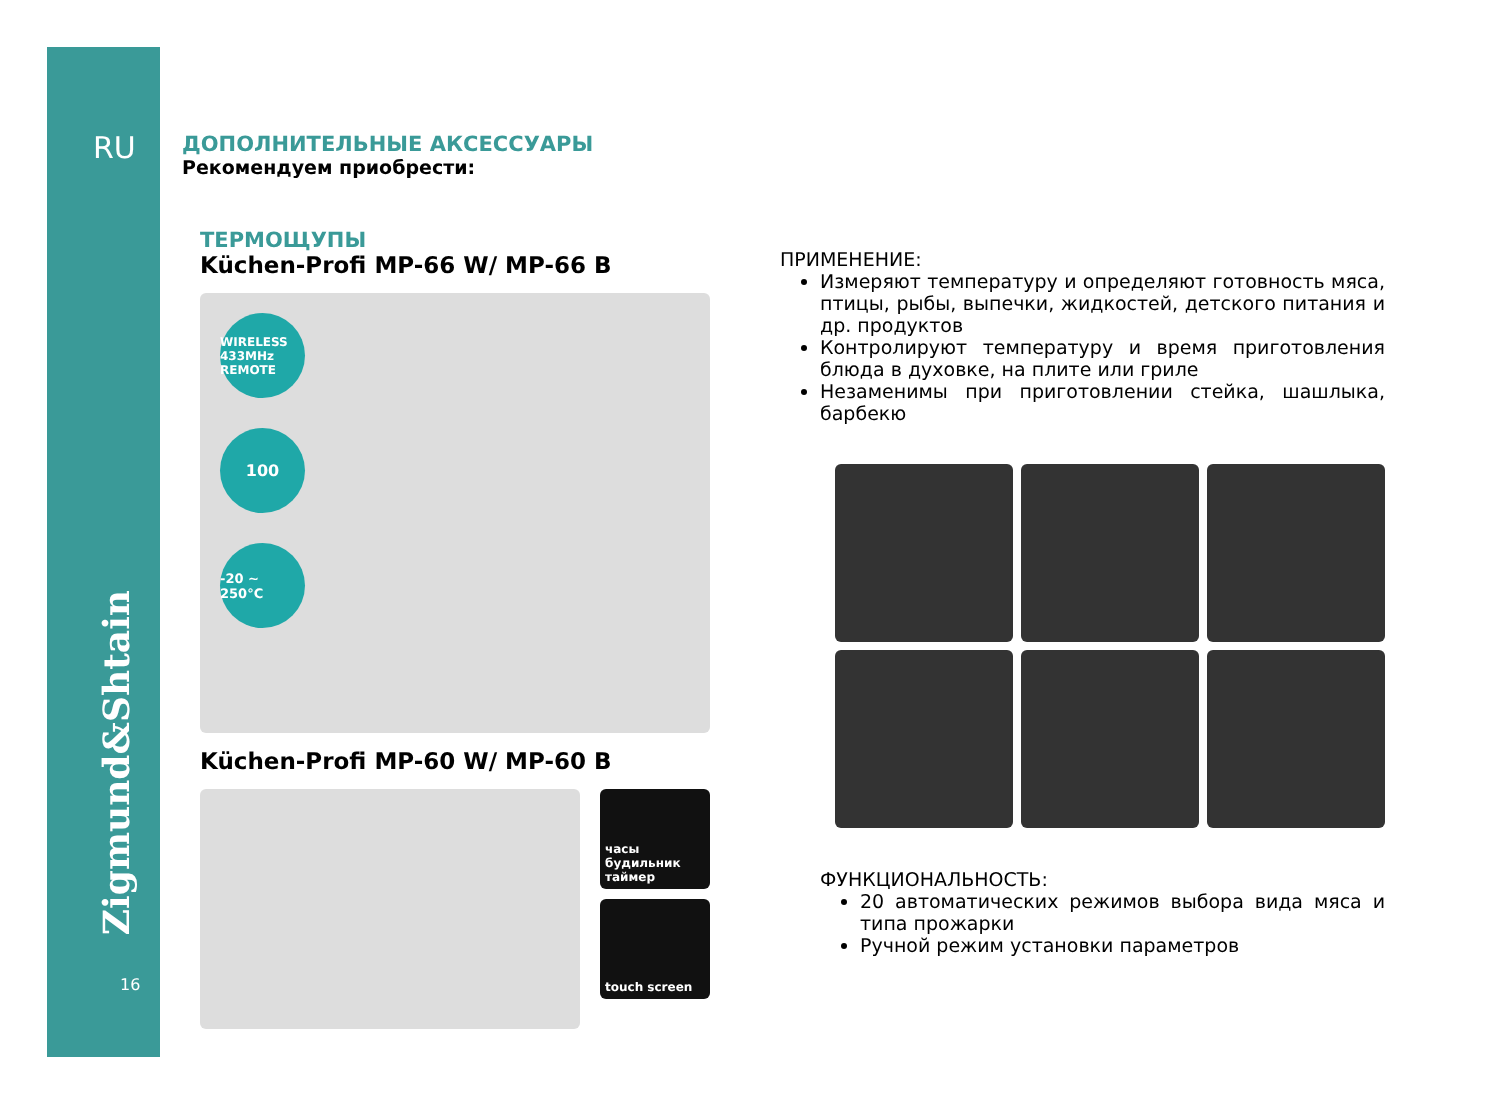RU
Zigmund&Shtain
16
ДОПОЛНИТЕЛЬНЫЕ АКСЕССУАРЫ
Рекомендуем приобрести:
ТЕРМОЩУПЫ
Küchen-Profi MP-66 W/ MP-66 B
WIRELESS 433MHz REMOTE
100
-20 ~ 250°C
Küchen-Profi MP-60 W/ MP-60 B
часы
будильник
таймер
touch screen
ПРИМЕНЕНИЕ:
Измеряют температуру и определяют готовность мяса, птицы, рыбы, выпечки, жидкостей, детского питания и др. продуктов
Контролируют температуру и время приготовления блюда в духовке, на плите или гриле
Незаменимы при приготовлении стейка, шашлыка, барбекю
ФУНКЦИОНАЛЬНОСТЬ:
20 автоматических режимов выбора вида мяса и типа прожарки
Ручной режим установки параметров